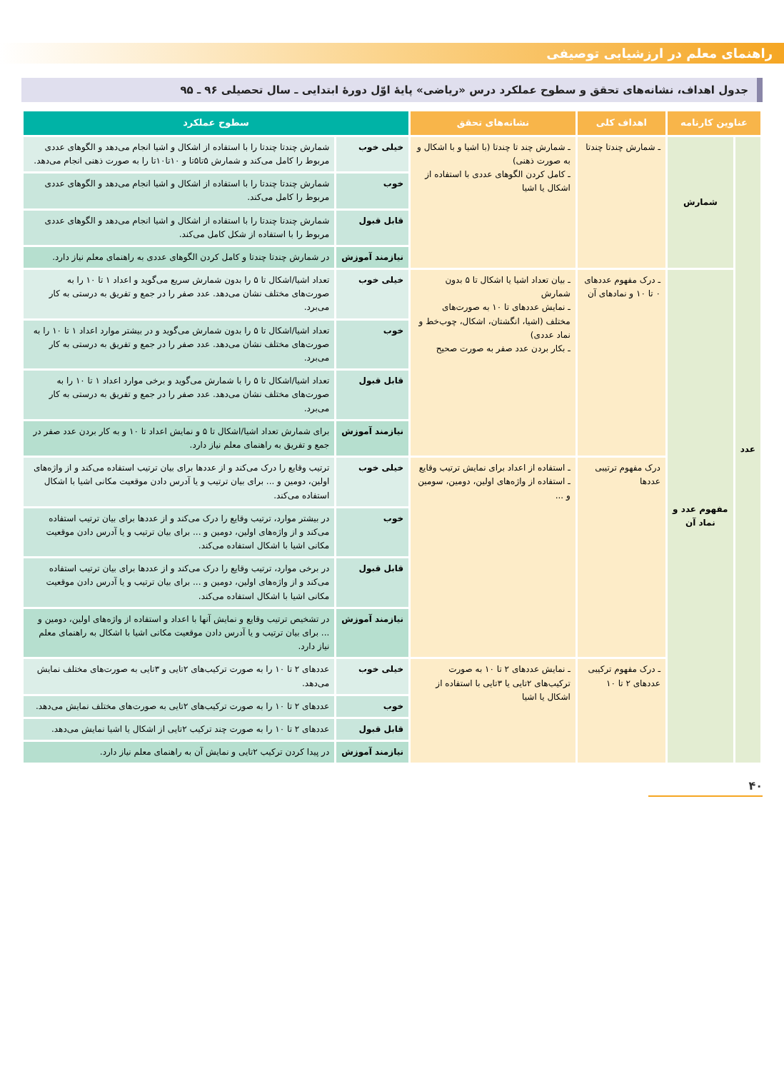راهنمای معلم در ارزشیابی توصیفی
جدول اهداف، نشانه‌های تحقق و سطوح عملکرد درس «ریاضی» پایهٔ اوّل دورهٔ ابتدایی ـ سال تحصیلی ۹۶ ـ ۹۵
| عناوین کارنامه | | اهداف کلی | نشانه‌های تحقق | سطوح عملکرد | |
| --- | --- | --- | --- | --- | --- |
| عدد | شمارش | ـ شمارش چندتا چندتا | ـ شمارش چند تا چندتا (با اشیا و با اشکال و به صورت ذهنی) ـ کامل کردن الگوهای عددی با استفاده از اشکال یا اشیا | خیلی خوب | شمارش چندتا چندتا را با استفاده از اشکال و اشیا انجام می‌دهد و الگوهای عددی مربوط را کامل می‌کند و شمارش ۵تا۵تا و ۱۰تا۱۰تا را به صورت ذهنی انجام می‌دهد. |
| | | | | خوب | شمارش چندتا چندتا را با استفاده از اشکال و اشیا انجام می‌دهد و الگوهای عددی مربوط را کامل می‌کند. |
| | | | | قابل قبول | شمارش چندتا چندتا را با استفاده از اشکال و اشیا انجام می‌دهد و الگوهای عددی مربوط را با استفاده از شکل کامل می‌کند. |
| | | | | نیازمند آموزش | در شمارش چندتا چندتا و کامل کردن الگوهای عددی به راهنمای معلم نیاز دارد. |
| | مفهوم عدد و نماد آن | ـ درک مفهوم عددهای ۰ تا ۱۰ و نمادهای آن | ـ بیان تعداد اشیا یا اشکال تا ۵ بدون شمارش ـ نمایش عددهای تا ۱۰ به صورت‌های مختلف (اشیا، انگشتان، اشکال، چوب‌خط و نماد عددی) ـ بکار بردن عدد صفر به صورت صحیح | خیلی خوب | تعداد اشیا/اشکال تا ۵ را بدون شمارش سریع می‌گوید و اعداد ۱ تا ۱۰ را به صورت‌های مختلف نشان می‌دهد. عدد صفر را در جمع و تفریق به درستی به کار می‌برد. |
| | | | | خوب | تعداد اشیا/اشکال تا ۵ را بدون شمارش می‌گوید و در بیشتر موارد اعداد ۱ تا ۱۰ را به صورت‌های مختلف نشان می‌دهد. عدد صفر را در جمع و تفریق به درستی به کار می‌برد. |
| | | | | قابل قبول | تعداد اشیا/اشکال تا ۵ را با شمارش می‌گوید و برخی موارد اعداد ۱ تا ۱۰ را به صورت‌های مختلف نشان می‌دهد. عدد صفر را در جمع و تفریق به درستی به کار می‌برد. |
| | | | | نیازمند آموزش | برای شمارش تعداد اشیا/اشکال تا ۵ و نمایش اعداد تا ۱۰ و به کار بردن عدد صفر در جمع و تفریق به راهنمای معلم نیاز دارد. |
| | | درک مفهوم ترتیبی عددها | ـ استفاده از اعداد برای نمایش ترتیب وقایع ـ استفاده از واژه‌های اولین، دومین، سومین و ... | خیلی خوب | ترتیب وقایع را درک می‌کند و از عددها برای بیان ترتیب استفاده می‌کند و از واژه‌های اولین، دومین و ... برای بیان ترتیب و یا آدرس دادن موقعیت مکانی اشیا با اشکال استفاده می‌کند. |
| | | | | خوب | در بیشتر موارد، ترتیب وقایع را درک می‌کند و از عددها برای بیان ترتیب استفاده می‌کند و از واژه‌های اولین، دومین و ... برای بیان ترتیب و یا آدرس دادن موقعیت مکانی اشیا با اشکال استفاده می‌کند. |
| | | | | قابل قبول | در برخی موارد، ترتیب وقایع را درک می‌کند و از عددها برای بیان ترتیب استفاده می‌کند و از واژه‌های اولین، دومین و ... برای بیان ترتیب و یا آدرس دادن موقعیت مکانی اشیا با اشکال استفاده می‌کند. |
| | | | | نیازمند آموزش | در تشخیص ترتیب وقایع و نمایش آنها با اعداد و استفاده از واژه‌های اولین، دومین و ... برای بیان ترتیب و یا آدرس دادن موقعیت مکانی اشیا با اشکال به راهنمای معلم نیاز دارد. |
| | | ـ درک مفهوم ترکیبی عددهای ۲ تا ۱۰ | ـ نمایش عددهای ۲ تا ۱۰ به صورت ترکیب‌های ۲تایی یا ۳تایی با استفاده از اشکال یا اشیا | خیلی خوب | عددهای ۲ تا ۱۰ را به صورت ترکیب‌های ۲تایی و ۳تایی به صورت‌های مختلف نمایش می‌دهد. |
| | | | | خوب | عددهای ۲ تا ۱۰ را به صورت ترکیب‌های ۲تایی به صورت‌های مختلف نمایش می‌دهد. |
| | | | | قابل قبول | عددهای ۲ تا ۱۰ را به صورت چند ترکیب ۲تایی از اشکال یا اشیا نمایش می‌دهد. |
| | | | | نیازمند آموزش | در پیدا کردن ترکیب ۲تایی و نمایش آن به راهنمای معلم نیاز دارد. |
۴۰